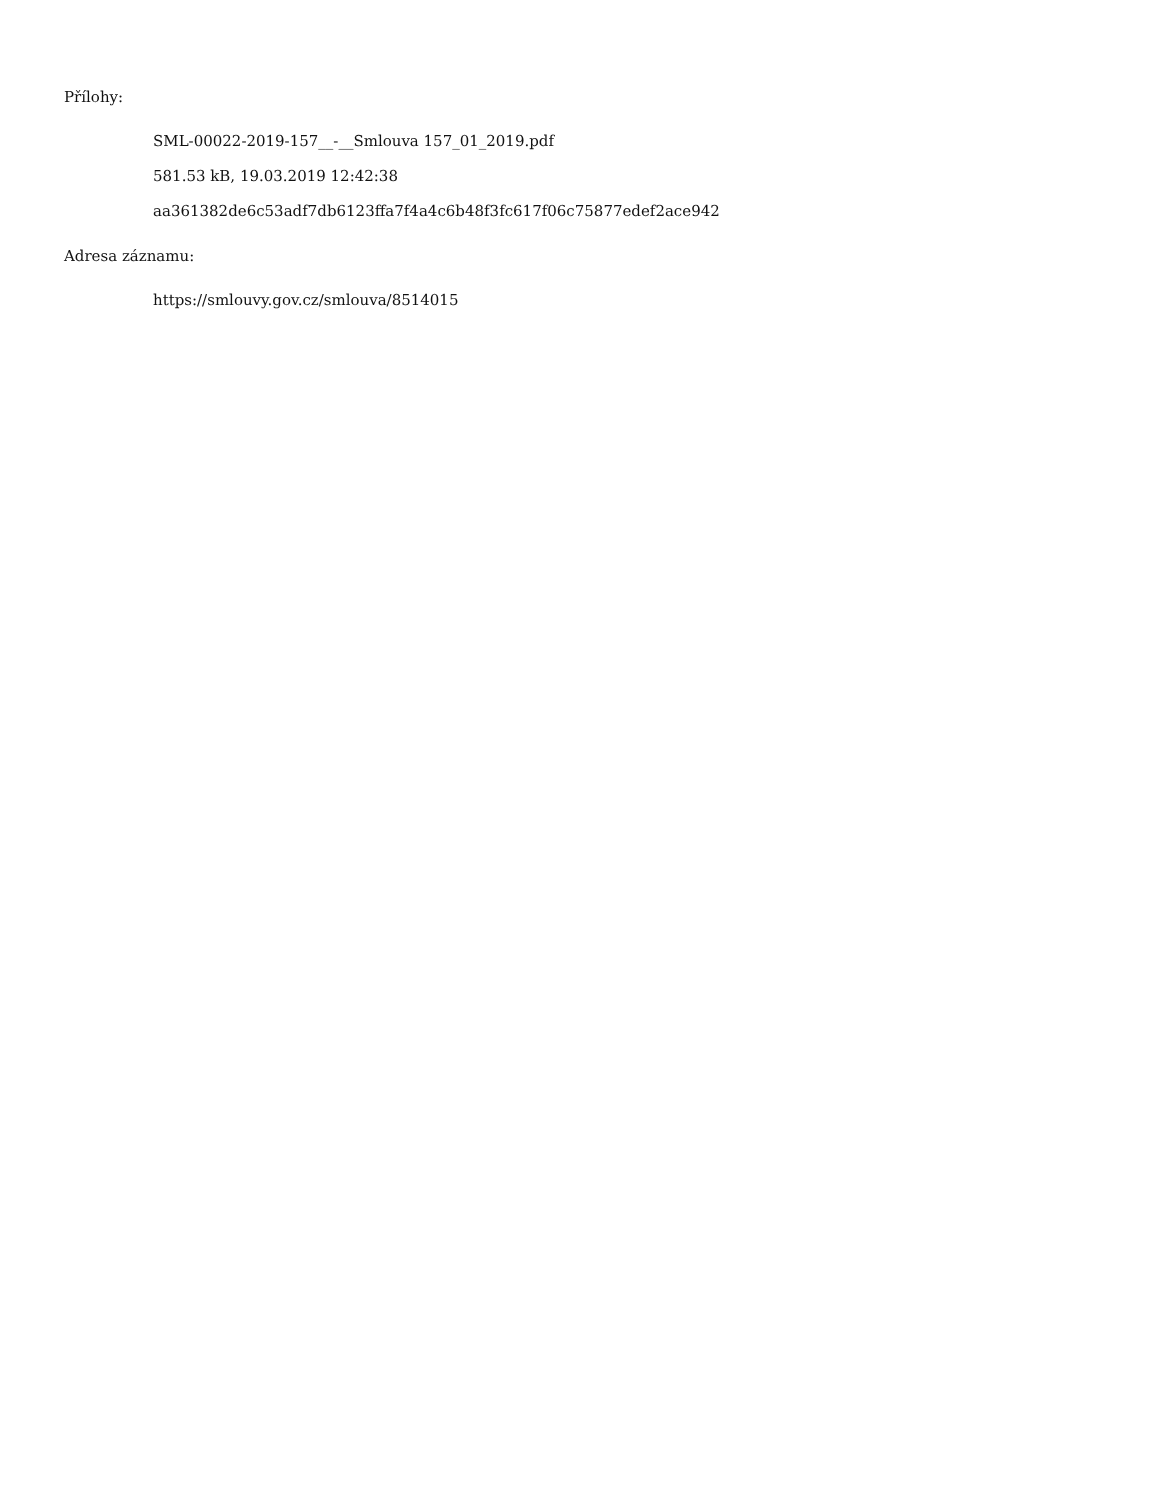Přílohy:
SML-00022-2019-157__-__Smlouva 157_01_2019.pdf
581.53 kB, 19.03.2019 12:42:38
aa361382de6c53adf7db6123ffa7f4a4c6b48f3fc617f06c75877edef2ace942
Adresa záznamu:
https://smlouvy.gov.cz/smlouva/8514015